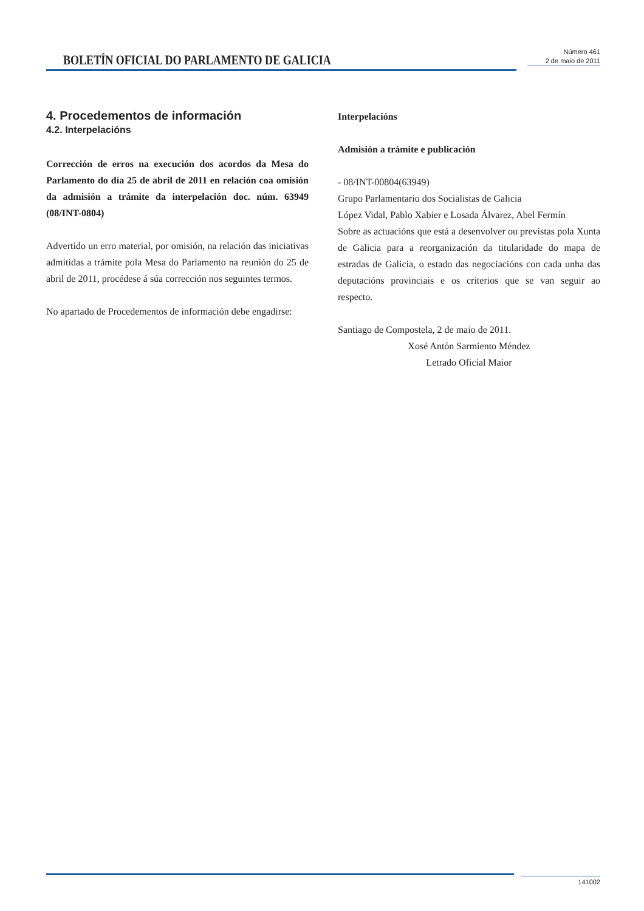BOLETÍN OFICIAL DO PARLAMENTO DE GALICIA
Número 461
2 de maio de 2011
4. Procedementos de información
4.2. Interpelacións
Corrección de erros na execución dos acordos da Mesa do Parlamento do día 25 de abril de 2011 en relación coa omisión da admisión a trámite da interpelación doc. núm. 63949 (08/INT-0804)
Advertido un erro material, por omisión, na relación das iniciativas admitidas a trámite pola Mesa do Parlamento na reunión do 25 de abril de 2011, procédese á súa corrección nos seguintes termos.
No apartado de Procedementos de información debe engadirse:
Interpelacións
Admisión a trámite e publicación
- 08/INT-00804(63949)
Grupo Parlamentario dos Socialistas de Galicia
López Vidal, Pablo Xabier e Losada Álvarez, Abel Fermín
Sobre as actuacións que está a desenvolver ou previstas pola Xunta de Galicia para a reorganización da titularidade do mapa de estradas de Galicia, o estado das negociacións con cada unha das deputacións provinciais e os criterios que se van seguir ao respecto.
Santiago de Compostela, 2 de maio de 2011.
Xosé Antón Sarmiento Méndez
Letrado Oficial Maior
141002